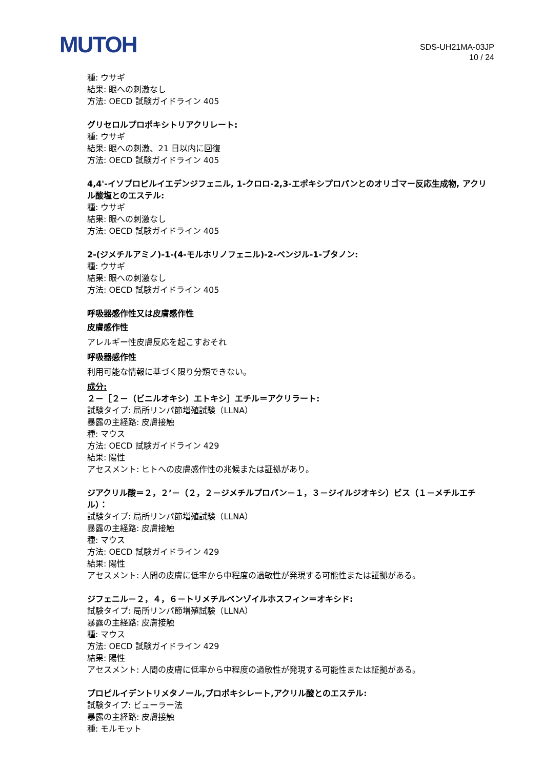MUTOH
SDS-UH21MA-03JP
10 / 24
種: ウサギ
結果: 眼への刺激なし
方法: OECD 試験ガイドライン 405
グリセロルプロポキシトリアクリレート:
種: ウサギ
結果: 眼への刺激、21 日以内に回復
方法: OECD 試験ガイドライン 405
4,4'-イソプロピルイエデンジフェニル, 1-クロロ-2,3-エポキシプロパンとのオリゴマー反応生成物, アクリル酸塩とのエステル:
種: ウサギ
結果: 眼への刺激なし
方法: OECD 試験ガイドライン 405
2-(ジメチルアミノ)-1-(4-モルホリノフェニル)-2-ベンジル-1-ブタノン:
種: ウサギ
結果: 眼への刺激なし
方法: OECD 試験ガイドライン 405
呼吸器感作性又は皮膚感作性
皮膚感作性
アレルギー性皮膚反応を起こすおそれ
呼吸器感作性
利用可能な情報に基づく限り分類できない。
成分:
２－［２－（ビニルオキシ）エトキシ］エチル＝アクリラート:
試験タイプ: 局所リンパ節増殖試験（LLNA）
暴露の主経路: 皮膚接触
種: マウス
方法: OECD 試験ガイドライン 429
結果: 陽性
アセスメント: ヒトへの皮膚感作性の兆候または証拠があり。
ジアクリル酸＝２，２’－（２，２－ジメチルプロパン－１，３－ジイルジオキシ）ビス（１－メチルエチル）：
試験タイプ: 局所リンパ節増殖試験（LLNA）
暴露の主経路: 皮膚接触
種: マウス
方法: OECD 試験ガイドライン 429
結果: 陽性
アセスメント: 人間の皮膚に低率から中程度の過敏性が発現する可能性または証拠がある。
ジフェニル－２，４，６－トリメチルベンゾイルホスフィン＝オキシド:
試験タイプ: 局所リンパ節増殖試験（LLNA）
暴露の主経路: 皮膚接触
種: マウス
方法: OECD 試験ガイドライン 429
結果: 陽性
アセスメント: 人間の皮膚に低率から中程度の過敏性が発現する可能性または証拠がある。
プロピルイデントリメタノール,プロポキシレート,アクリル酸とのエステル:
試験タイプ: ビューラー法
暴露の主経路: 皮膚接触
種: モルモット